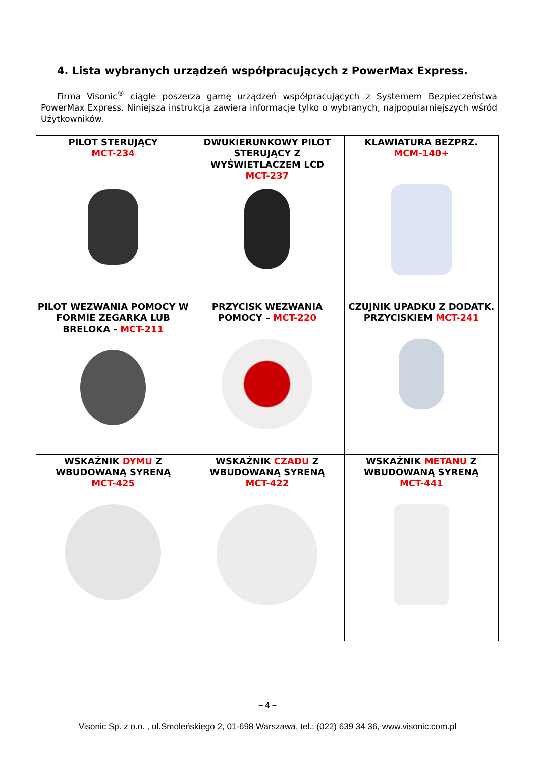4. Lista wybranych urządzeń współpracujących z PowerMax Express.
Firma Visonic<sup>®</sup> ciągle poszerza gamę urządzeń współpracujących z Systemem Bezpieczeństwa PowerMax Express. Niniejsza instrukcja zawiera informacje tylko o wybranych, najpopularniejszych wśród Użytkowników.
| PILOT STERUJĄCY MCT-234 | DWUKIERUNKOWY PILOT STERUJĄCY Z WYŚWIETLACZEM LCD MCT-237 | KLAWIATURA BEZPRZ. MCM-140+ |
| PILOT WEZWANIA POMOCY W FORMIE ZEGARKA LUB BRELOKA - MCT-211 | PRZYCISK WEZWANIA POMOCY – MCT-220 | CZUJNIK UPADKU Z DODATK. PRZYCISKIEM MCT-241 |
| WSKAŹNIK DYMU Z WBUDOWANĄ SYRENĄ MCT-425 | WSKAŹNIK CZADU Z WBUDOWANĄ SYRENĄ MCT-422 | WSKAŹNIK METANU Z WBUDOWANĄ SYRENĄ MCT-441 |
– 4 –
Visonic Sp. z o.o. , ul.Smoleńskiego 2, 01-698 Warszawa, tel.: (022) 639 34 36, www.visonic.com.pl